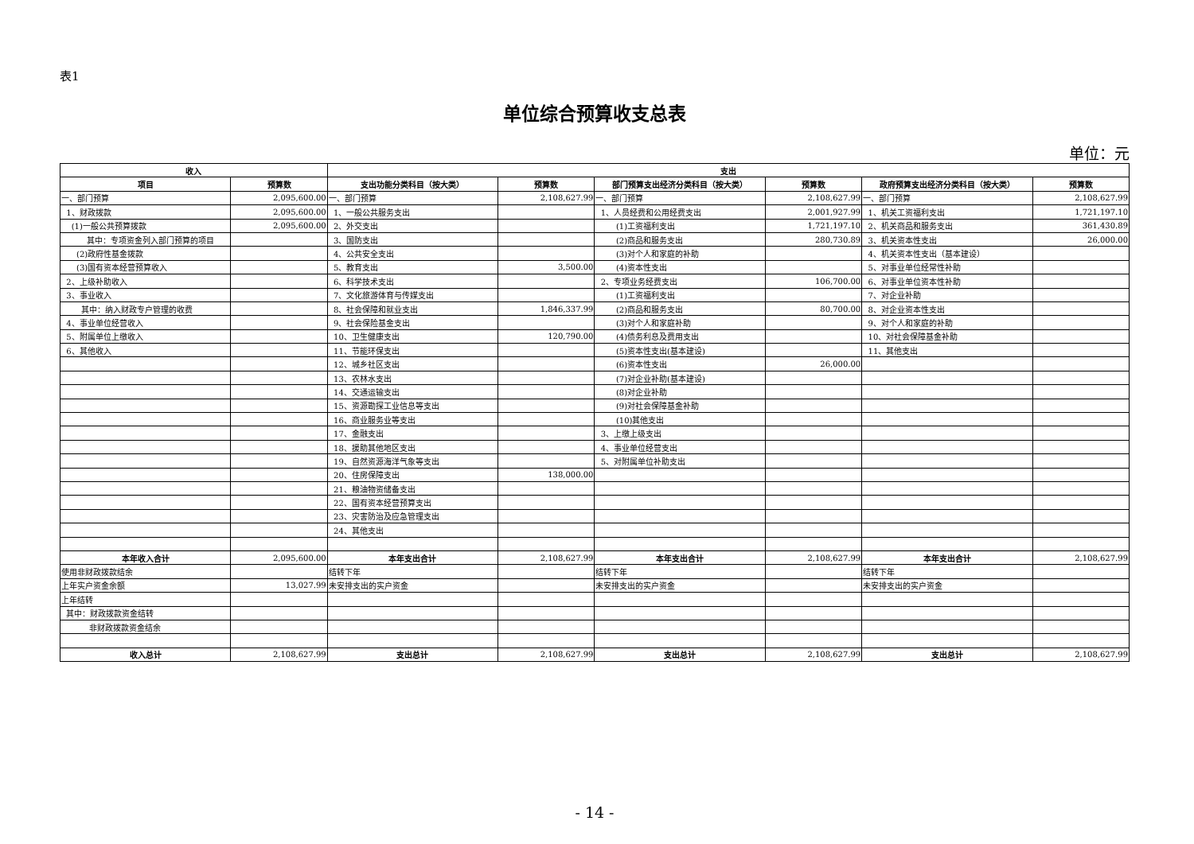表1
单位综合预算收支总表
单位：元
| 收入 | | 支出 | | | | | |
| --- | --- | --- | --- | --- | --- | --- | --- |
| 项目 | 预算数 | 支出功能分类科目（按大类） | 预算数 | 部门预算支出经济分类科目（按大类） | 预算数 | 政府预算支出经济分类科目（按大类） | 预算数 |
| 一、部门预算 | 2,095,600.00 | 一、部门预算 | 2,108,627.99 | 一、部门预算 | 2,108,627.99 | 一、部门预算 | 2,108,627.99 |
| 1、财政拨款 | 2,095,600.00 | 1、一般公共服务支出 | | 1、人员经费和公用经费支出 | 2,001,927.99 | 1、机关工资福利支出 | 1,721,197.10 |
| (1)一般公共预算拨款 | 2,095,600.00 | 2、外交支出 | | (1)工资福利支出 | 1,721,197.10 | 2、机关商品和服务支出 | 361,430.89 |
| 其中：专项资金列入部门预算的项目 | | 3、国防支出 | | (2)商品和服务支出 | 280,730.89 | 3、机关资本性支出 | 26,000.00 |
| (2)政府性基金拨款 | | 4、公共安全支出 | | (3)对个人和家庭的补助 | | 4、机关资本性支出（基本建设） | |
| (3)国有资本经营预算收入 | | 5、教育支出 | 3,500.00 | (4)资本性支出 | | 5、对事业单位经常性补助 | |
| 2、上级补助收入 | | 6、科学技术支出 | | 2、专项业务经费支出 | 106,700.00 | 6、对事业单位资本性补助 | |
| 3、事业收入 | | 7、文化旅游体育与传媒支出 | | (1)工资福利支出 | | 7、对企业补助 | |
| 其中：纳入财政专户管理的收费 | | 8、社会保障和就业支出 | 1,846,337.99 | (2)商品和服务支出 | 80,700.00 | 8、对企业资本性支出 | |
| 4、事业单位经营收入 | | 9、社会保险基金支出 | | (3)对个人和家庭补助 | | 9、对个人和家庭的补助 | |
| 5、附属单位上缴收入 | | 10、卫生健康支出 | 120,790.00 | (4)债务利息及费用支出 | | 10、对社会保障基金补助 | |
| 6、其他收入 | | 11、节能环保支出 | | (5)资本性支出(基本建设) | | 11、其他支出 | |
| | | 12、城乡社区支出 | | (6)资本性支出 | 26,000.00 | | |
| | | 13、农林水支出 | | (7)对企业补助(基本建设) | | | |
| | | 14、交通运输支出 | | (8)对企业补助 | | | |
| | | 15、资源勘探工业信息等支出 | | (9)对社会保障基金补助 | | | |
| | | 16、商业服务业等支出 | | (10)其他支出 | | | |
| | | 17、金融支出 | | 3、上缴上级支出 | | | |
| | | 18、援助其他地区支出 | | 4、事业单位经营支出 | | | |
| | | 19、自然资源海洋气象等支出 | | 5、对附属单位补助支出 | | | |
| | | 20、住房保障支出 | 138,000.00 | | | | |
| | | 21、粮油物资储备支出 | | | | | |
| | | 22、国有资本经营预算支出 | | | | | |
| | | 23、灾害防治及应急管理支出 | | | | | |
| | | 24、其他支出 | | | | | |
| 本年收入合计 | 2,095,600.00 | 本年支出合计 | 2,108,627.99 | 本年支出合计 | 2,108,627.99 | 本年支出合计 | 2,108,627.99 |
| 使用非财政拨款结余 | | 结转下年 | | 结转下年 | | 结转下年 | |
| 上年实户资金余额 | 13,027.99 | 未安排支出的实户资金 | | 未安排支出的实户资金 | | 未安排支出的实户资金 | |
| 上年结转 | | | | | | | |
| 其中：财政拨款资金结转 | | | | | | | |
| 非财政拨款资金结余 | | | | | | | |
| 收入总计 | 2,108,627.99 | 支出总计 | 2,108,627.99 | 支出总计 | 2,108,627.99 | 支出总计 | 2,108,627.99 |
- 14 -